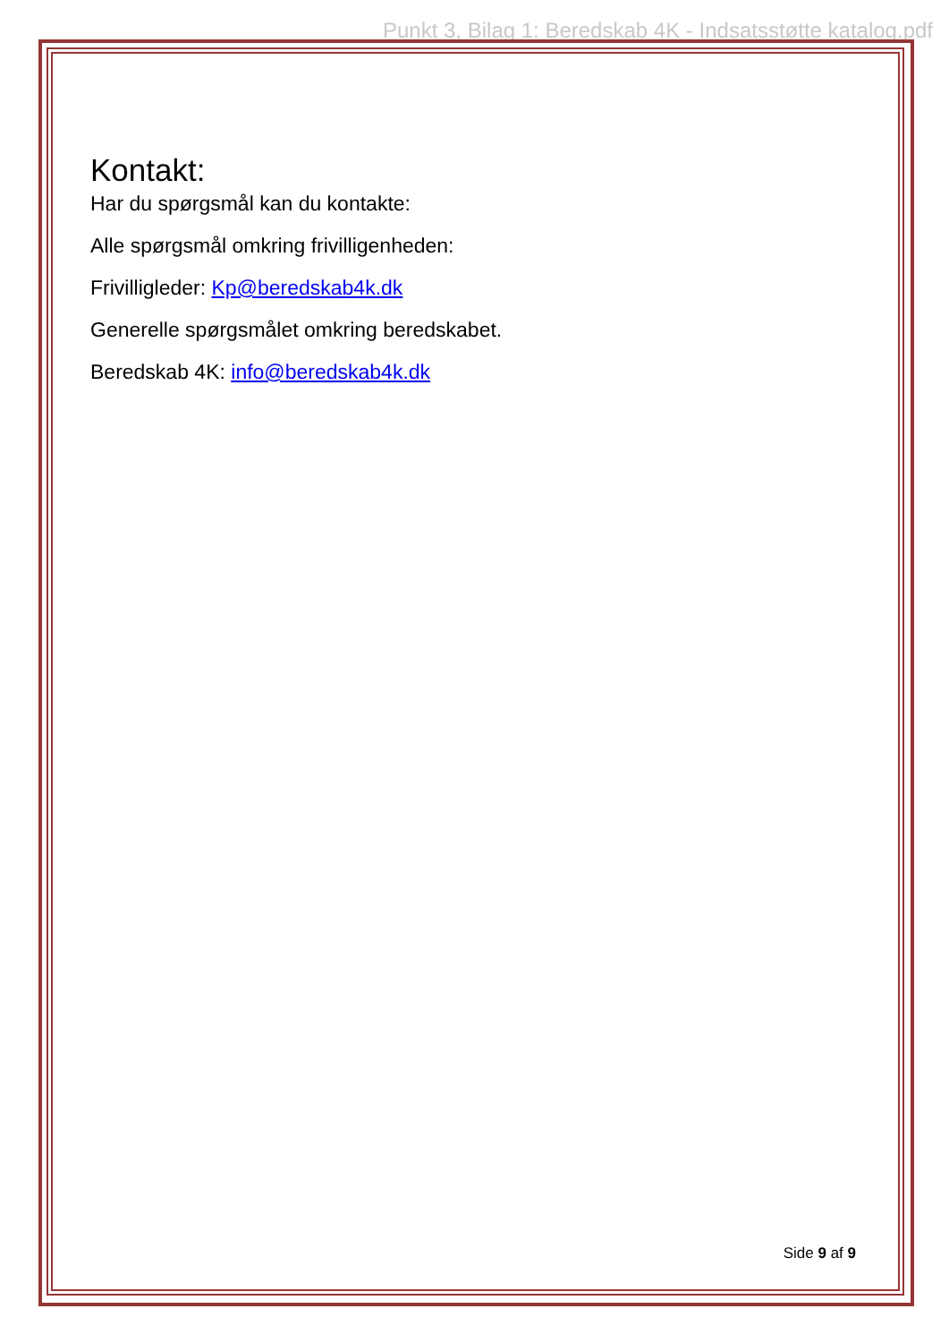Punkt 3, Bilag 1: Beredskab 4K - Indsatsstøtte katalog.pdf
Kontakt:
Har du spørgsmål kan du kontakte:
Alle spørgsmål omkring frivilligenheden:
Frivilligleder: Kp@beredskab4k.dk
Generelle spørgsmålet omkring beredskabet.
Beredskab 4K: info@beredskab4k.dk
Side 9 af 9